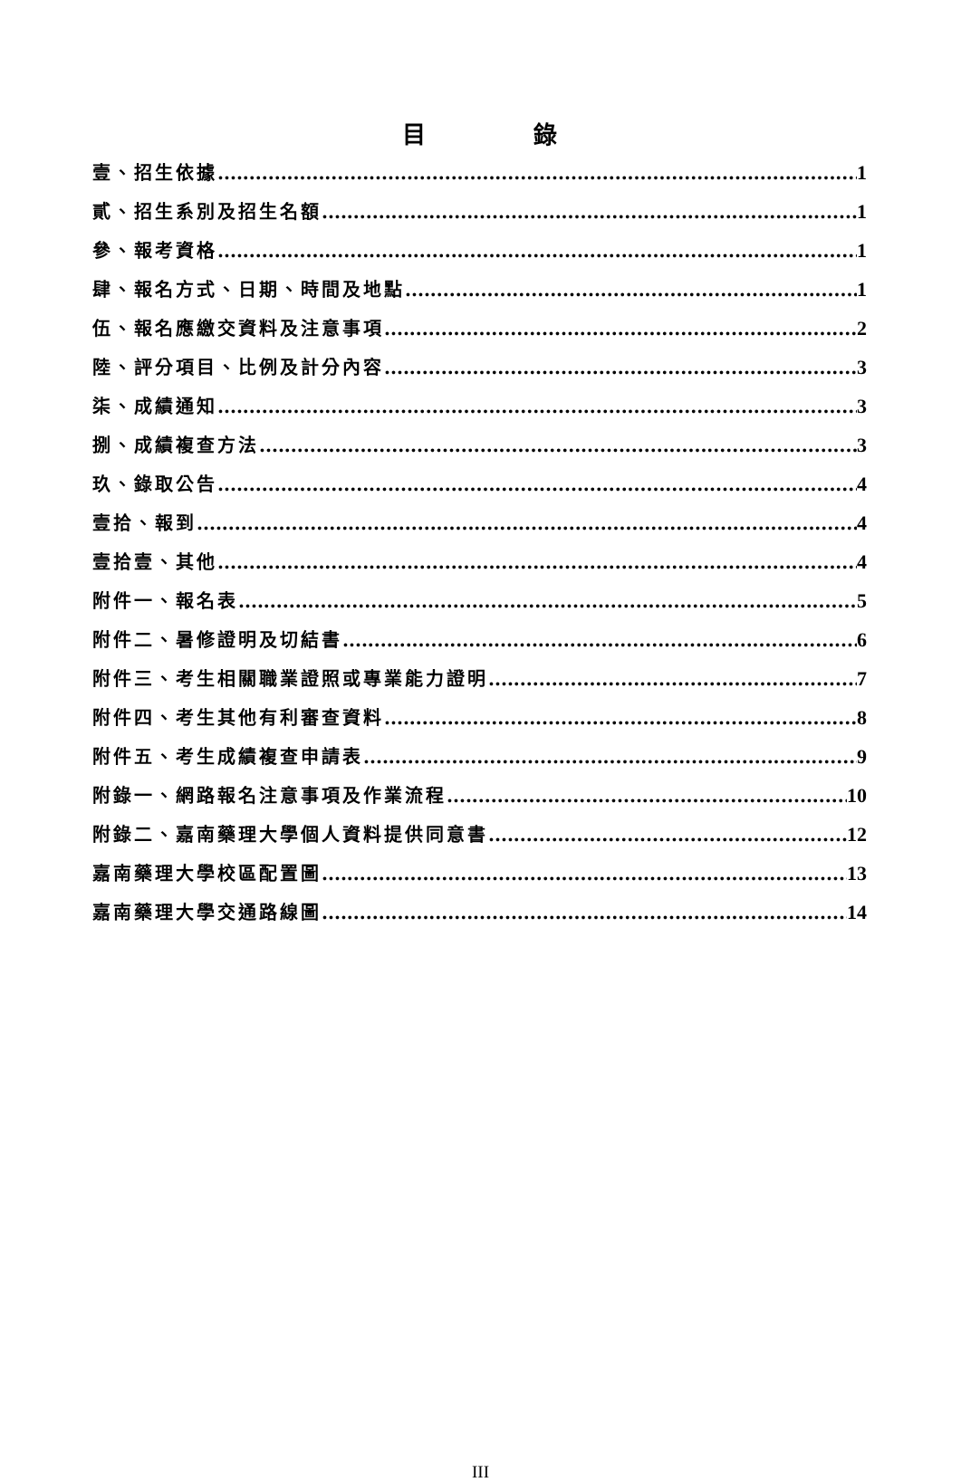目 錄
壹、招生依據 1
貳、招生系別及招生名額 1
參、報考資格 1
肆、報名方式、日期、時間及地點 1
伍、報名應繳交資料及注意事項 2
陸、評分項目、比例及計分內容 3
柒、成績通知 3
捌、成績複查方法 3
玖、錄取公告 4
壹拾、報到 4
壹拾壹、其他 4
附件一、報名表 5
附件二、暑修證明及切結書 6
附件三、考生相關職業證照或專業能力證明 7
附件四、考生其他有利審查資料 8
附件五、考生成績複查申請表 9
附錄一、網路報名注意事項及作業流程 10
附錄二、嘉南藥理大學個人資料提供同意書 12
嘉南藥理大學校區配置圖 13
嘉南藥理大學交通路線圖 14
III